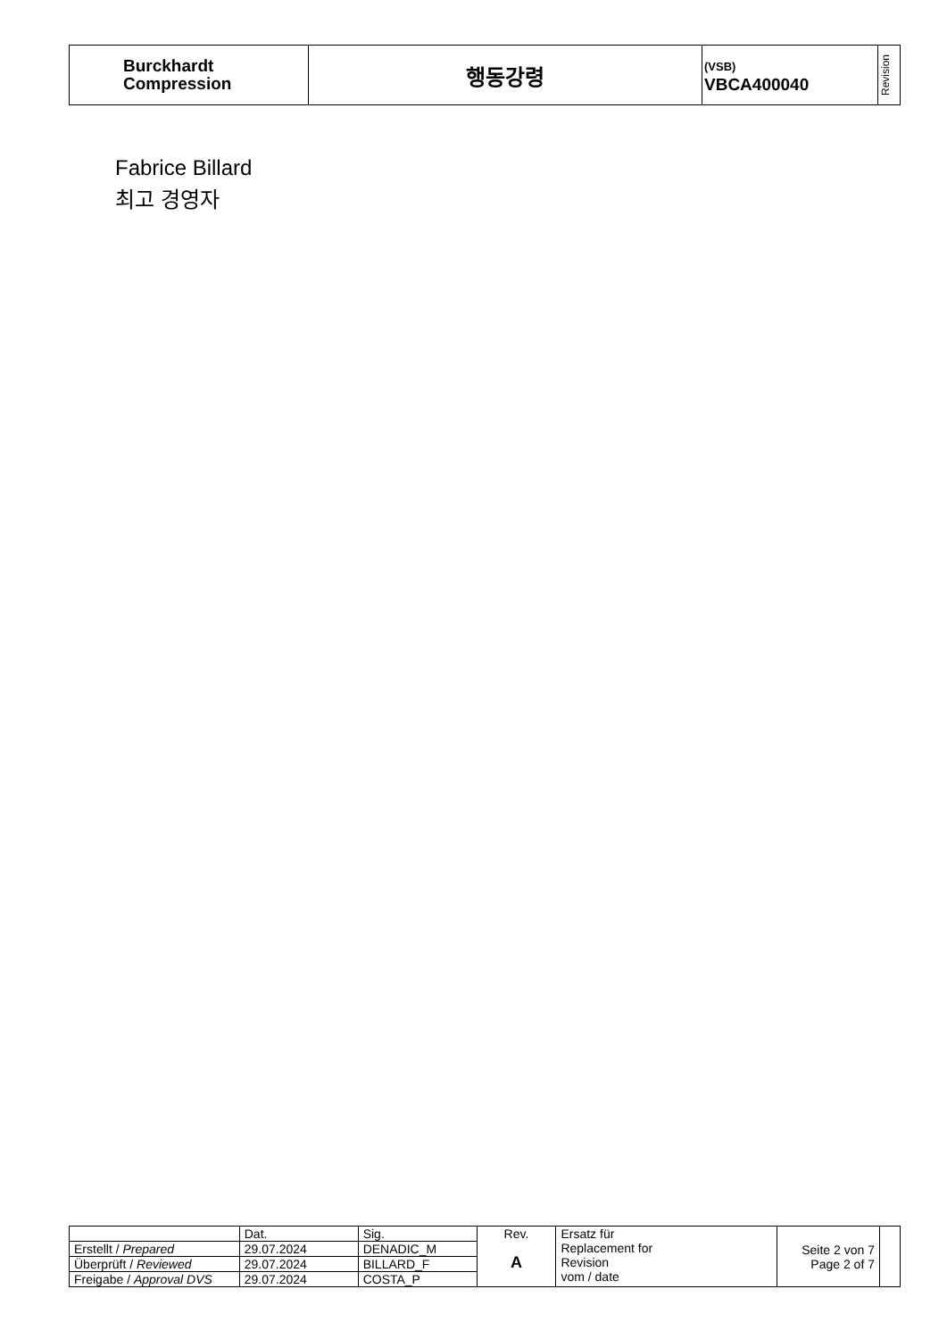| Burckhardt Compression | 행동강령 | (VSB) VBCA400040 | Revision |
Fabrice Billard
최고 경영자
| | Dat. | Sig. | Rev. A | Ersatz für Replacement for Revision vom / date | Seite 2 von 7 Page 2 of 7 | |
| Erstellt / Prepared | 29.07.2024 | DENADIC_M | | | | |
| Überprüft / Reviewed | 29.07.2024 | BILLARD_F | | | | |
| Freigabe / Approval DVS | 29.07.2024 | COSTA_P | | | | |